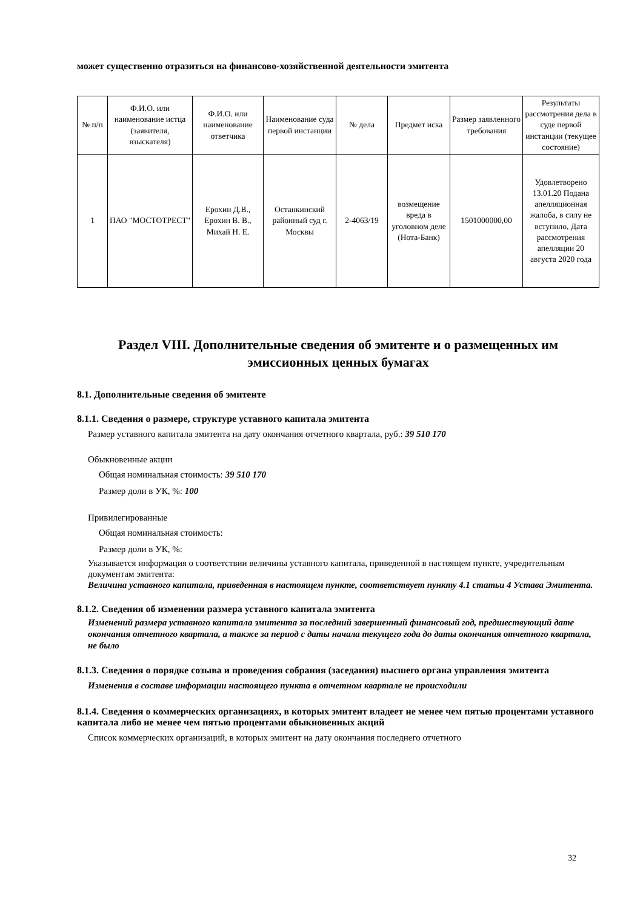может существенно отразиться на финансово-хозяйственной деятельности эмитента
| № п/п | Ф.И.О. или наименование истца (заявителя, взыскателя) | Ф.И.О. или наименование ответчика | Наименование суда первой инстанции | № дела | Предмет иска | Размер заявленного требования | Результаты рассмотрения дела в суде первой инстанции (текущее состояние) |
| --- | --- | --- | --- | --- | --- | --- | --- |
| 1 | ПАО "МОСТОТРЕСТ" | Ерохин Д.В., Ерохин В. В., Михай Н. Е. | Останкинский районный суд г. Москвы | 2-4063/19 | возмещение вреда в уголовном деле (Нота-Банк) | 1501000000,00 | Удовлетворено 13.01.20 Подана апелляционная жалоба, в силу не вступило, Дата рассмотрения апелляции 20 августа 2020 года |
Раздел VIII. Дополнительные сведения об эмитенте и о размещенных им эмиссионных ценных бумагах
8.1. Дополнительные сведения об эмитенте
8.1.1. Сведения о размере, структуре уставного капитала эмитента
Размер уставного капитала эмитента на дату окончания отчетного квартала, руб.: 39 510 170
Обыкновенные акции
Общая номинальная стоимость: 39 510 170
Размер доли в УК, %: 100
Привилегированные
Общая номинальная стоимость:
Размер доли в УК, %:
Указывается информация о соответствии величины уставного капитала, приведенной в настоящем пункте, учредительным документам эмитента:
Величина уставного капитала, приведенная в настоящем пункте, соответствует пункту 4.1 статьи 4 Устава Эмитента.
8.1.2. Сведения об изменении размера уставного капитала эмитента
Изменений размера уставного капитала эмитента за последний завершенный финансовый год, предшествующий дате окончания отчетного квартала, а также за период с даты начала текущего года до даты окончания отчетного квартала, не было
8.1.3. Сведения о порядке созыва и проведения собрания (заседания) высшего органа управления эмитента
Изменения в составе информации настоящего пункта в отчетном квартале не происходили
8.1.4. Сведения о коммерческих организациях, в которых эмитент владеет не менее чем пятью процентами уставного капитала либо не менее чем пятью процентами обыкновенных акций
Список коммерческих организаций, в которых эмитент на дату окончания последнего отчетного
32